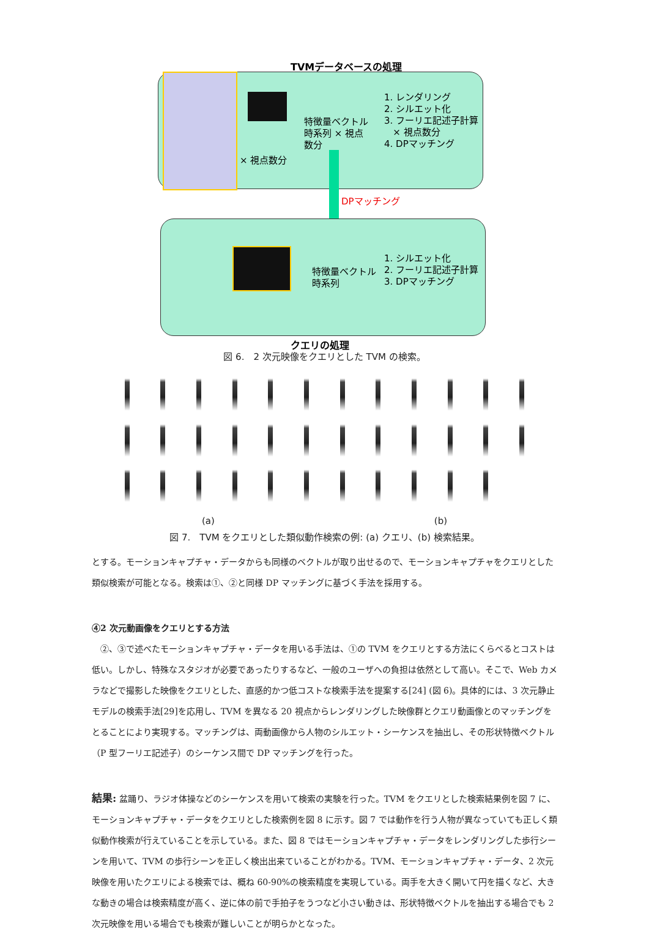TVMデータベースの処理
× 視点数分
特徴量ベクトル
時系列 × 視点
数分
1. レンダリング
2. シルエット化
3. フーリエ記述子計算
× 視点数分
4. DPマッチング
DPマッチング
特徴量ベクトル
時系列
1. シルエット化
2. フーリエ記述子計算
3. DPマッチング
クエリの処理
図 6.　2 次元映像をクエリとした TVM の検索。
(a) (b)
図 7.　TVM をクエリとした類似動作検索の例: (a) クエリ、(b) 検索結果。
とする。モーションキャプチャ・データからも同様のベクトルが取り出せるので、モーションキャプチャをクエリとした類似検索が可能となる。検索は①、②と同様 DP マッチングに基づく手法を採用する。
④2 次元動画像をクエリとする方法
　②、③で述べたモーションキャプチャ・データを用いる手法は、①の TVM をクエリとする方法にくらべるとコストは低い。しかし、特殊なスタジオが必要であったりするなど、一般のユーザへの負担は依然として高い。そこで、Web カメラなどで撮影した映像をクエリとした、直感的かつ低コストな検索手法を提案する[24] (図 6)。具体的には、3 次元静止モデルの検索手法[29]を応用し、TVM を異なる 20 視点からレンダリングした映像群とクエリ動画像とのマッチングをとることにより実現する。マッチングは、両動画像から人物のシルエット・シーケンスを抽出し、その形状特徴ベクトル（P 型フーリエ記述子）のシーケンス間で DP マッチングを行った。
結果: 盆踊り、ラジオ体操などのシーケンスを用いて検索の実験を行った。TVM をクエリとした検索結果例を図 7 に、モーションキャプチャ・データをクエリとした検索例を図 8 に示す。図 7 では動作を行う人物が異なっていても正しく類似動作検索が行えていることを示している。また、図 8 ではモーションキャプチャ・データをレンダリングした歩行シーンを用いて、TVM の歩行シーンを正しく検出出来ていることがわかる。TVM、モーションキャプチャ・データ、2 次元映像を用いたクエリによる検索では、概ね 60-90%の検索精度を実現している。両手を大きく開いて円を描くなど、大きな動きの場合は検索精度が高く、逆に体の前で手拍子をうつなど小さい動きは、形状特徴ベクトルを抽出する場合でも 2 次元映像を用いる場合でも検索が難しいことが明らかとなった。